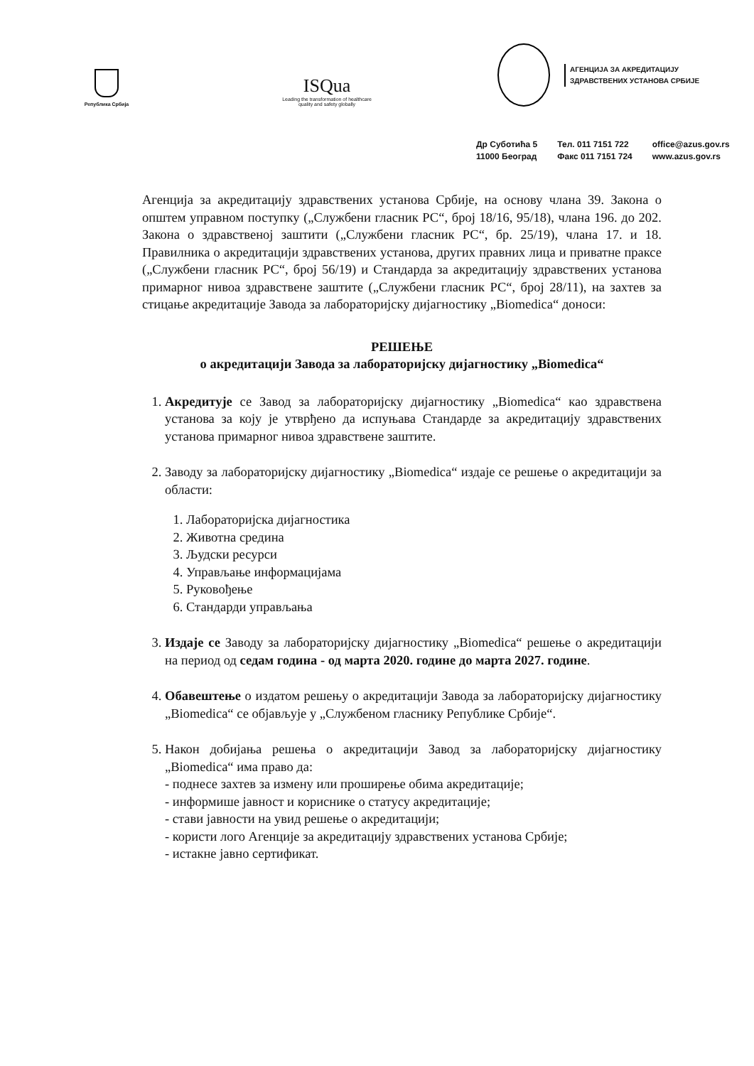Република Србија
ISQua
Leading the transformation of healthcare quality and safety globally
АГЕНЦИЈА ЗА АКРЕДИТАЦИЈУ
ЗДРАВСТВЕНИХ УСТАНОВА СРБИЈЕ
Др Суботића 5
11000 Београд
Тел. 011 7151 722
Факс 011 7151 724
office@azus.gov.rs
www.azus.gov.rs
Агенција за акредитацију здравствених установа Србије, на основу члана 39. Закона о општем управном поступку („Службени гласник РС“, број 18/16, 95/18), члана 196. до 202. Закона о здравственој заштити („Службени гласник РС“, бр. 25/19), члана 17. и 18. Правилника о акредитацији здравствених установа, других правних лица и приватне праксе („Службени гласник РС“, број 56/19) и Стандарда за акредитацију здравствених установа примарног нивоа здравствене заштите („Службени гласник РС“, број 28/11), на захтев за стицање акредитације Завода за лабораторијску дијагностику „Biomedica“ доноси:
РЕШЕЊЕ
о акредитацији Завода за лабораторијску дијагностику „Biomedica“
1. Акредитује се Завод за лабораторијску дијагностику „Biomedica“ као здравствена установа за коју је утврђено да испуњава Стандарде за акредитацију здравствених установа примарног нивоа здравствене заштите.
2. Заводу за лабораторијску дијагностику „Biomedica“ издаје се решење о акредитацији за области:
1. Лабораторијска дијагностика
2. Животна средина
3. Људски ресурси
4. Управљање информацијама
5. Руковођење
6. Стандарди управљања
3. Издаје се Заводу за лабораторијску дијагностику „Biomedica“ решење о акредитацији на период од седам година - од марта 2020. године до марта 2027. године.
4. Обавештење о издатом решењу о акредитацији Завода за лабораторијску дијагностику „Biomedica“ се објављује у „Службеном гласнику Републике Србије“.
5. Након добијања решења о акредитацији Завод за лабораторијску дијагностику „Biomedica“ има право да:
- поднесе захтев за измену или проширење обима акредитације;
- информише јавност и кориснике о статусу акредитације;
- стави јавности на увид решење о акредитацији;
- користи лого Агенције за акредитацију здравствених установа Србије;
- истакне јавно сертификат.